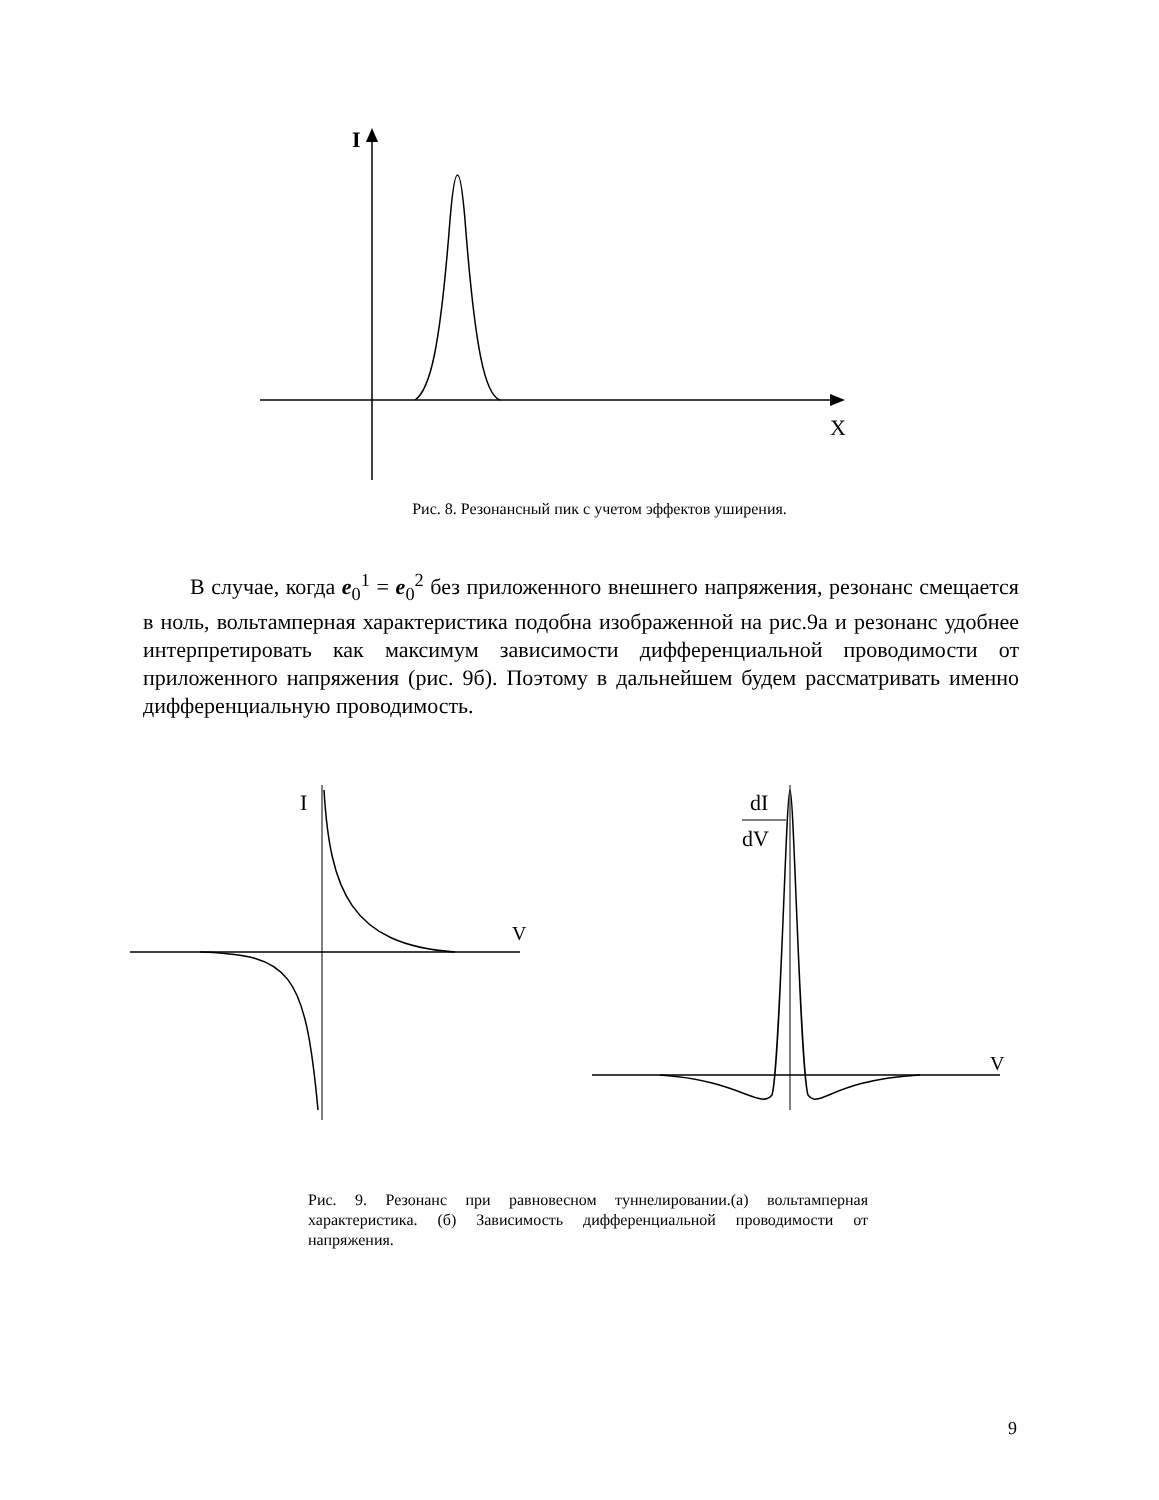I
X
Рис. 8. Резонансный пик с учетом эффектов уширения.
В случае, когда e<sub>0</sub><sup>1</sup> = e<sub>0</sub><sup>2</sup> без приложенного внешнего напряжения, резонанс смещается в ноль, вольтамперная характеристика подобна изображенной на рис.9а и резонанс удобнее интерпретировать как максимум зависимости дифференциальной проводимости от приложенного напряжения (рис. 9б). Поэтому в дальнейшем будем рассматривать именно дифференциальную проводимость.
I
V
dI
dV
V
Рис. 9. Резонанс при равновесном туннелировании.(а) вольтамперная характеристика. (б) Зависимость дифференциальной проводимости от напряжения.
9